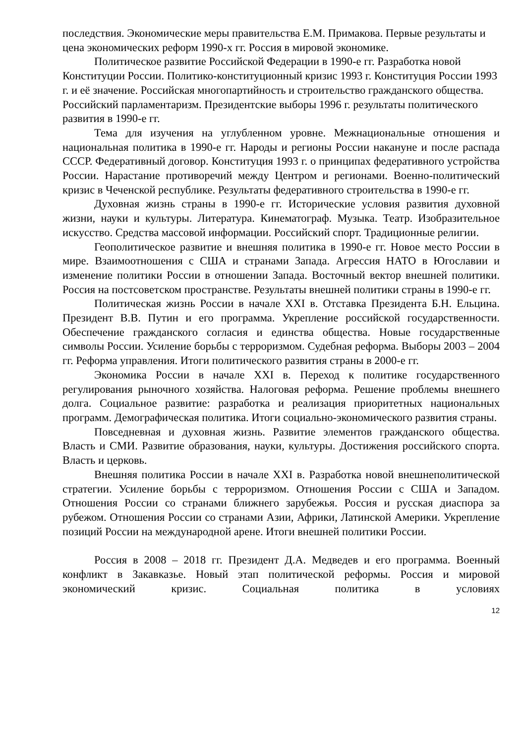последствия. Экономические меры правительства Е.М. Примакова. Первые результаты и цена экономических реформ 1990-х гг. Россия в мировой экономике.
Политическое развитие Российской Федерации в 1990-е гг. Разработка новой Конституции России. Политико-конституционный кризис 1993 г. Конституция России 1993 г. и её значение. Российская многопартийность и строительство гражданского общества. Российский парламентаризм. Президентские выборы 1996 г. результаты политического развития в 1990-е гг.
Тема для изучения на углубленном уровне. Межнациональные отношения и национальная политика в 1990-е гг. Народы и регионы России накануне и после распада СССР. Федеративный договор. Конституция 1993 г. о принципах федеративного устройства России. Нарастание противоречий между Центром и регионами. Военно-политический кризис в Чеченской республике. Результаты федеративного строительства в 1990-е гг.
Духовная жизнь страны в 1990-е гг. Исторические условия развития духовной жизни, науки и культуры. Литература. Кинематограф. Музыка. Театр. Изобразительное искусство. Средства массовой информации. Российский спорт. Традиционные религии.
Геополитическое развитие и внешняя политика в 1990-е гг. Новое место России в мире. Взаимоотношения с США и странами Запада. Агрессия НАТО в Югославии и изменение политики России в отношении Запада. Восточный вектор внешней политики. Россия на постсоветском пространстве. Результаты внешней политики страны в 1990-е гг.
Политическая жизнь России в начале XXI в. Отставка Президента Б.Н. Ельцина. Президент В.В. Путин и его программа. Укрепление российской государственности. Обеспечение гражданского согласия и единства общества. Новые государственные символы России. Усиление борьбы с терроризмом. Судебная реформа. Выборы 2003 – 2004 гг. Реформа управления. Итоги политического развития страны в 2000-е гг.
Экономика России в начале XXI в. Переход к политике государственного регулирования рыночного хозяйства. Налоговая реформа. Решение проблемы внешнего долга. Социальное развитие: разработка и реализация приоритетных национальных программ. Демографическая политика. Итоги социально-экономического развития страны.
Повседневная и духовная жизнь. Развитие элементов гражданского общества. Власть и СМИ. Развитие образования, науки, культуры. Достижения российского спорта. Власть и церковь.
Внешняя политика России в начале XXI в. Разработка новой внешнеполитической стратегии. Усиление борьбы с терроризмом. Отношения России с США и Западом. Отношения России со странами ближнего зарубежья. Россия и русская диаспора за рубежом. Отношения России со странами Азии, Африки, Латинской Америки. Укрепление позиций России на международной арене. Итоги внешней политики России.
Россия в 2008 – 2018 гг. Президент Д.А. Медведев и его программа. Военный конфликт в Закавказье. Новый этап политической реформы. Россия и мировой экономический кризис. Социальная политика в условиях
12